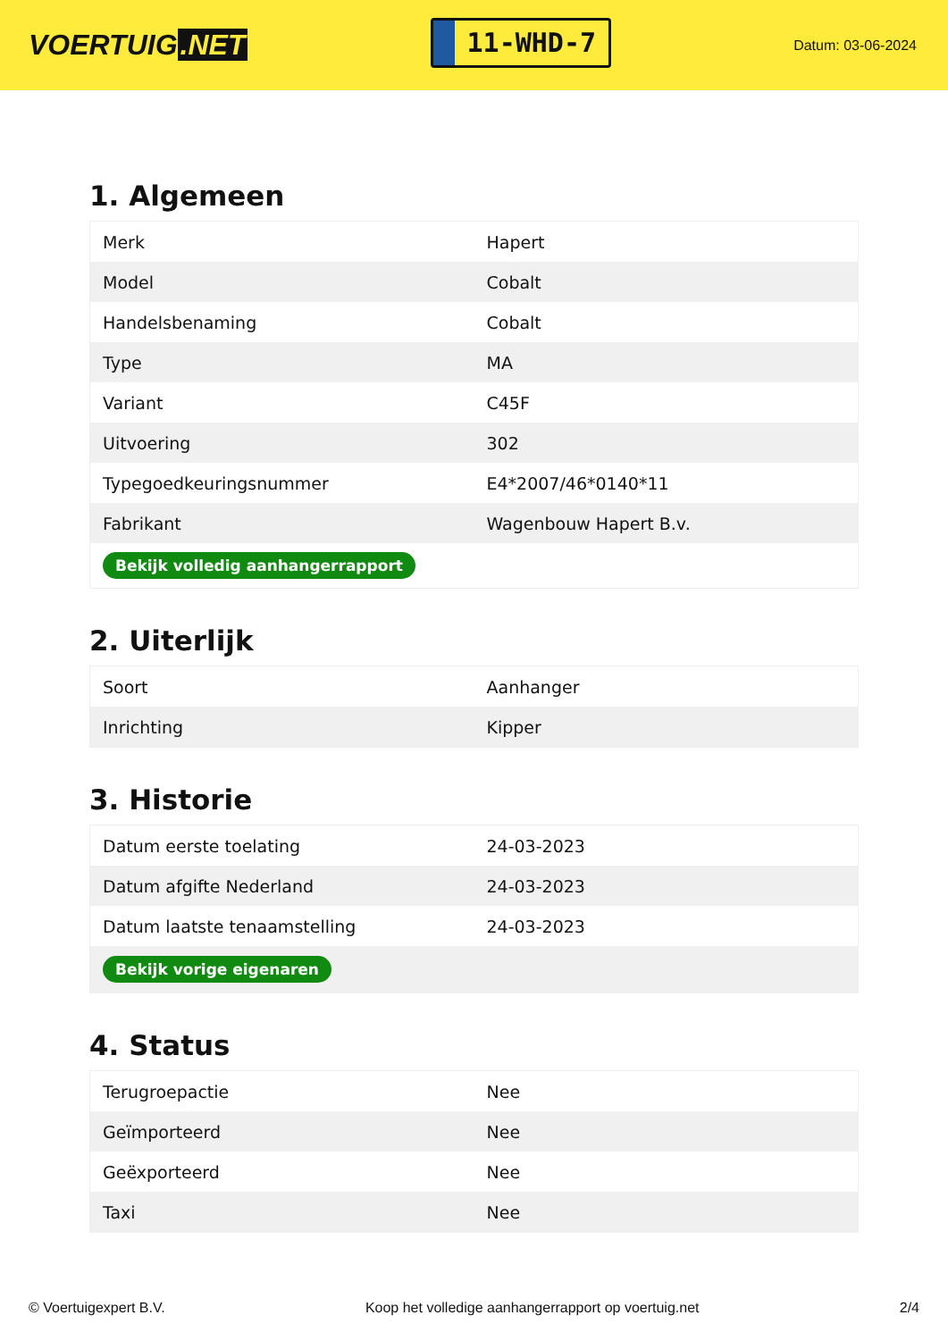VOERTUIG.NET
11-WHD-7
Datum: 03-06-2024
1. Algemeen
| Merk | Hapert |
| Model | Cobalt |
| Handelsbenaming | Cobalt |
| Type | MA |
| Variant | C45F |
| Uitvoering | 302 |
| Typegoedkeuringsnummer | E4*2007/46*0140*11 |
| Fabrikant | Wagenbouw Hapert B.v. |
| Bekijk volledig aanhangerrapport | |
2. Uiterlijk
| Soort | Aanhanger |
| Inrichting | Kipper |
3. Historie
| Datum eerste toelating | 24-03-2023 |
| Datum afgifte Nederland | 24-03-2023 |
| Datum laatste tenaamstelling | 24-03-2023 |
| Bekijk vorige eigenaren | |
4. Status
| Terugroepactie | Nee |
| Geïmporteerd | Nee |
| Geëxporteerd | Nee |
| Taxi | Nee |
© Voertuigexpert B.V. Koop het volledige aanhangerrapport op voertuig.net 2/4